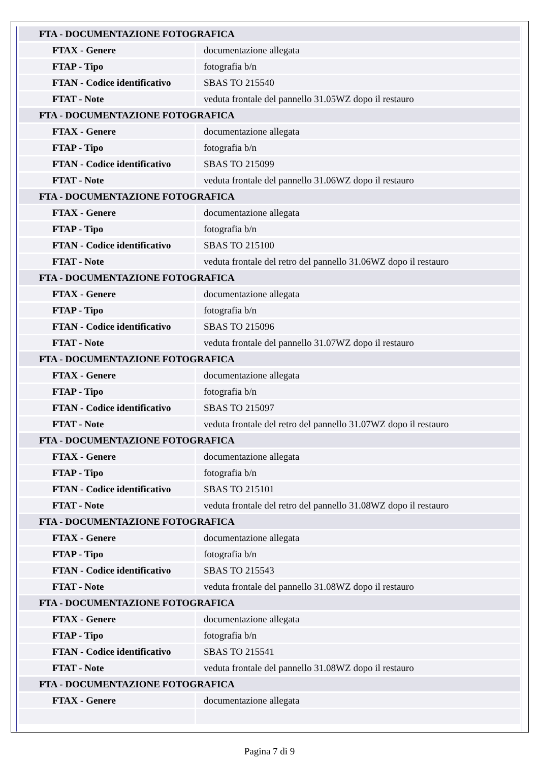| FTA - DOCUMENTAZIONE FOTOGRAFICA | |
| FTAX - Genere | documentazione allegata |
| FTAP - Tipo | fotografia b/n |
| FTAN - Codice identificativo | SBAS TO 215540 |
| FTAT - Note | veduta frontale del pannello 31.05WZ dopo il restauro |
| FTA - DOCUMENTAZIONE FOTOGRAFICA | |
| FTAX - Genere | documentazione allegata |
| FTAP - Tipo | fotografia b/n |
| FTAN - Codice identificativo | SBAS TO 215099 |
| FTAT - Note | veduta frontale del pannello 31.06WZ dopo il restauro |
| FTA - DOCUMENTAZIONE FOTOGRAFICA | |
| FTAX - Genere | documentazione allegata |
| FTAP - Tipo | fotografia b/n |
| FTAN - Codice identificativo | SBAS TO 215100 |
| FTAT - Note | veduta frontale del retro del pannello 31.06WZ dopo il restauro |
| FTA - DOCUMENTAZIONE FOTOGRAFICA | |
| FTAX - Genere | documentazione allegata |
| FTAP - Tipo | fotografia b/n |
| FTAN - Codice identificativo | SBAS TO 215096 |
| FTAT - Note | veduta frontale del pannello 31.07WZ dopo il restauro |
| FTA - DOCUMENTAZIONE FOTOGRAFICA | |
| FTAX - Genere | documentazione allegata |
| FTAP - Tipo | fotografia b/n |
| FTAN - Codice identificativo | SBAS TO 215097 |
| FTAT - Note | veduta frontale del retro del pannello 31.07WZ dopo il restauro |
| FTA - DOCUMENTAZIONE FOTOGRAFICA | |
| FTAX - Genere | documentazione allegata |
| FTAP - Tipo | fotografia b/n |
| FTAN - Codice identificativo | SBAS TO 215101 |
| FTAT - Note | veduta frontale del retro del pannello 31.08WZ dopo il restauro |
| FTA - DOCUMENTAZIONE FOTOGRAFICA | |
| FTAX - Genere | documentazione allegata |
| FTAP - Tipo | fotografia b/n |
| FTAN - Codice identificativo | SBAS TO 215543 |
| FTAT - Note | veduta frontale del pannello 31.08WZ dopo il restauro |
| FTA - DOCUMENTAZIONE FOTOGRAFICA | |
| FTAX - Genere | documentazione allegata |
| FTAP - Tipo | fotografia b/n |
| FTAN - Codice identificativo | SBAS TO 215541 |
| FTAT - Note | veduta frontale del pannello 31.08WZ dopo il restauro |
| FTA - DOCUMENTAZIONE FOTOGRAFICA | |
| FTAX - Genere | documentazione allegata |
Pagina 7 di 9